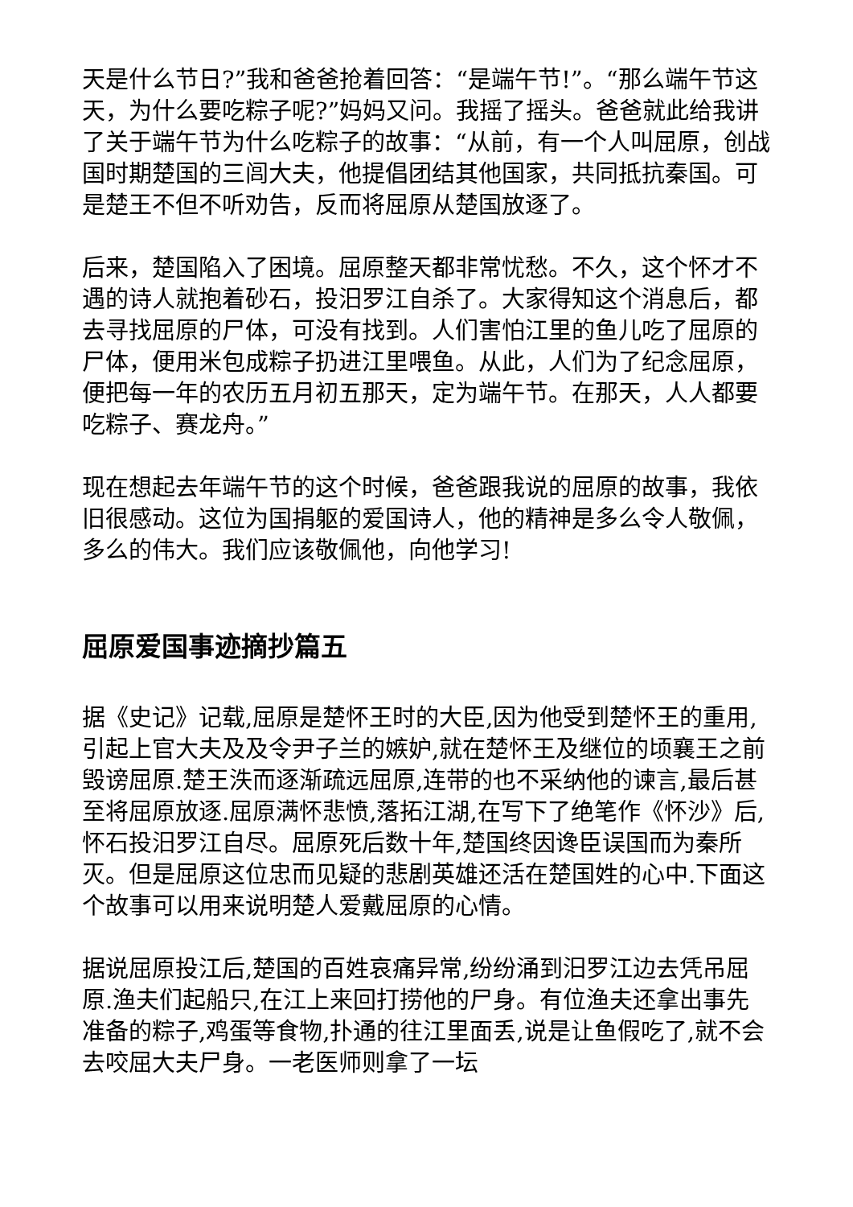天是什么节日?”我和爸爸抢着回答：“是端午节!”。“那么端午节这天，为什么要吃粽子呢?”妈妈又问。我摇了摇头。爸爸就此给我讲了关于端午节为什么吃粽子的故事：“从前，有一个人叫屈原，创战国时期楚国的三闾大夫，他提倡团结其他国家，共同抵抗秦国。可是楚王不但不听劝告，反而将屈原从楚国放逐了。
后来，楚国陷入了困境。屈原整天都非常忧愁。不久，这个怀才不遇的诗人就抱着砂石，投汨罗江自杀了。大家得知这个消息后，都去寻找屈原的尸体，可没有找到。人们害怕江里的鱼儿吃了屈原的尸体，便用米包成粽子扔进江里喂鱼。从此，人们为了纪念屈原，便把每一年的农历五月初五那天，定为端午节。在那天，人人都要吃粽子、赛龙舟。”
现在想起去年端午节的这个时候，爸爸跟我说的屈原的故事，我依旧很感动。这位为国捐躯的爱国诗人，他的精神是多么令人敬佩，多么的伟大。我们应该敬佩他，向他学习!
屈原爱国事迹摘抄篇五
据《史记》记载,屈原是楚怀王时的大臣,因为他受到楚怀王的重用,引起上官大夫及及令尹子兰的嫉妒,就在楚怀王及继位的顷襄王之前毁谤屈原.楚王泆而逐渐疏远屈原,连带的也不采纳他的谏言,最后甚至将屈原放逐.屈原满怀悲愤,落拓江湖,在写下了绝笔作《怀沙》后,怀石投汨罗江自尽。屈原死后数十年,楚国终因谗臣误国而为秦所灭。但是屈原这位忠而见疑的悲剧英雄还活在楚国姓的心中.下面这个故事可以用来说明楚人爱戴屈原的心情。
据说屈原投江后,楚国的百姓哀痛异常,纷纷涌到汨罗江边去凭吊屈原.渔夫们起船只,在江上来回打捞他的尸身。有位渔夫还拿出事先准备的粽子,鸡蛋等食物,扑通的往江里面丢,说是让鱼假吃了,就不会去咬屈大夫尸身。一老医师则拿了一坛